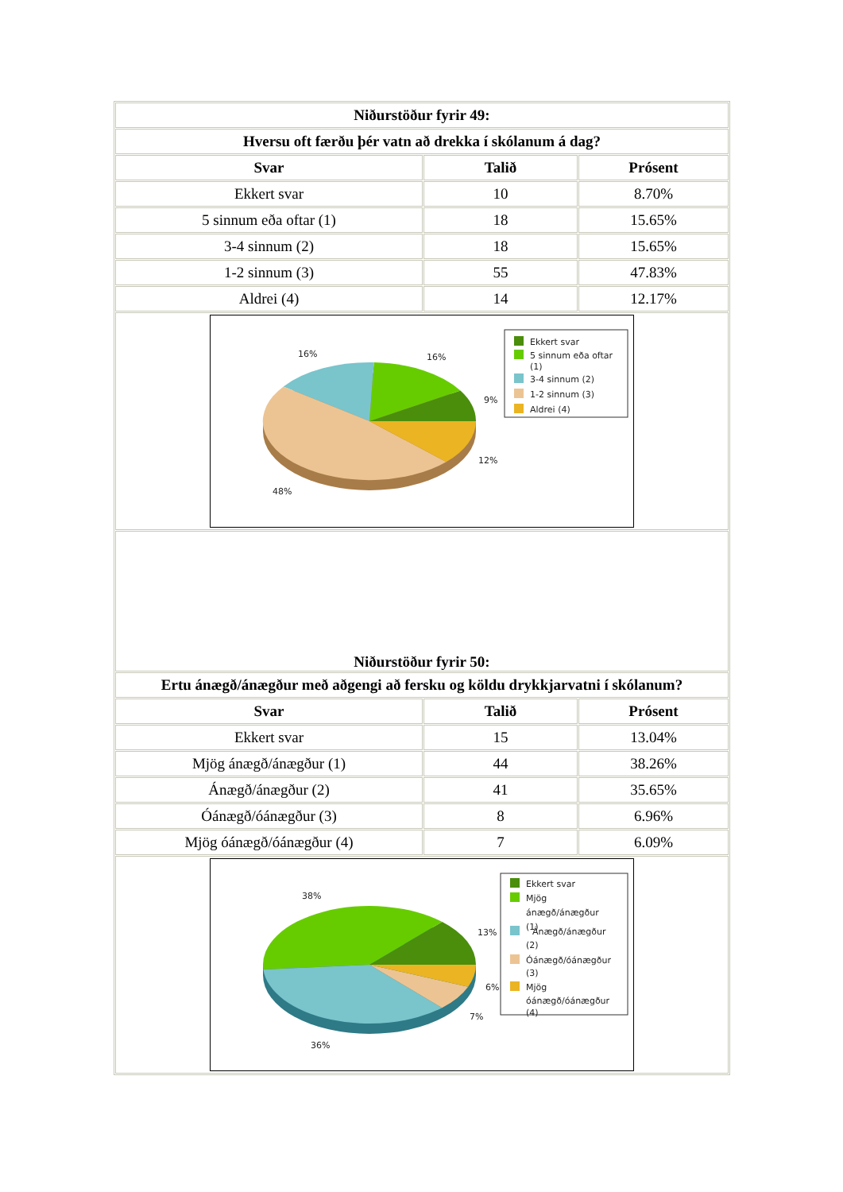| Niðurstöður fyrir 49: | | |
| --- | --- | --- |
| Hversu oft færðu þér vatn að drekka í skólanum á dag? | | |
| Svar | Talið | Prósent |
| Ekkert svar | 10 | 8.70% |
| 5 sinnum eða oftar (1) | 18 | 15.65% |
| 3-4 sinnum (2) | 18 | 15.65% |
| 1-2 sinnum (3) | 55 | 47.83% |
| Aldrei (4) | 14 | 12.17% |
| 16% 16% 9% 12% 48% Ekkert svar 5 sinnum eða oftar (1) 3-4 sinnum (2) 1-2 sinnum (3) Aldrei (4) | | |
| Niðurstöður fyrir 50: | | |
| Ertu ánægð/ánægður með aðgengi að fersku og köldu drykkjarvatni í skólanum? | | |
| Svar | Talið | Prósent |
| Ekkert svar | 15 | 13.04% |
| Mjög ánægð/ánægður (1) | 44 | 38.26% |
| Ánægð/ánægður (2) | 41 | 35.65% |
| Óánægð/óánægður (3) | 8 | 6.96% |
| Mjög óánægð/óánægður (4) | 7 | 6.09% |
| 38% 13% 6% 7% 36% Ekkert svar Mjög ánægð/ánægður (1) Ánægð/ánægður (2) Óánægð/óánægður (3) Mjög óánægð/óánægður (4) | | |